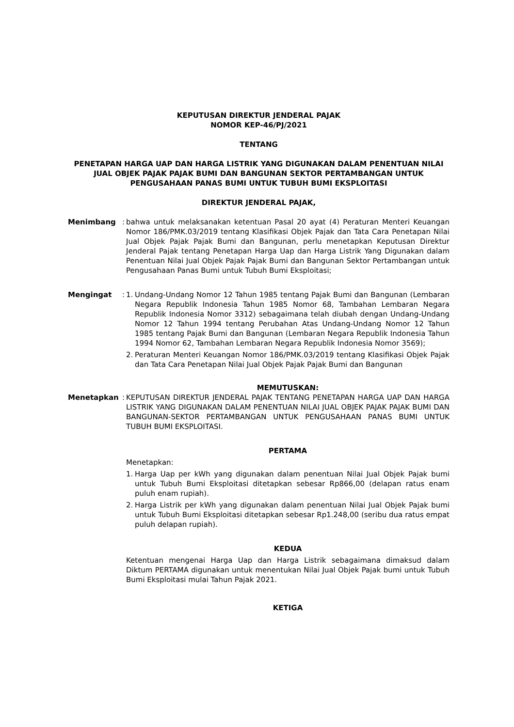KEPUTUSAN DIREKTUR JENDERAL PAJAK
NOMOR KEP-46/PJ/2021
TENTANG
PENETAPAN HARGA UAP DAN HARGA LISTRIK YANG DIGUNAKAN DALAM PENENTUAN NILAI JUAL OBJEK PAJAK PAJAK BUMI DAN BANGUNAN SEKTOR PERTAMBANGAN UNTUK PENGUSAHAAN PANAS BUMI UNTUK TUBUH BUMI EKSPLOITASI
DIREKTUR JENDERAL PAJAK,
Menimbang :
bahwa untuk melaksanakan ketentuan Pasal 20 ayat (4) Peraturan Menteri Keuangan Nomor 186/PMK.03/2019 tentang Klasifikasi Objek Pajak dan Tata Cara Penetapan Nilai Jual Objek Pajak Pajak Bumi dan Bangunan, perlu menetapkan Keputusan Direktur Jenderal Pajak tentang Penetapan Harga Uap dan Harga Listrik Yang Digunakan dalam Penentuan Nilai Jual Objek Pajak Pajak Bumi dan Bangunan Sektor Pertambangan untuk Pengusahaan Panas Bumi untuk Tubuh Bumi Eksploitasi;
Mengingat :
1. Undang-Undang Nomor 12 Tahun 1985 tentang Pajak Bumi dan Bangunan (Lembaran Negara Republik Indonesia Tahun 1985 Nomor 68, Tambahan Lembaran Negara Republik Indonesia Nomor 3312) sebagaimana telah diubah dengan Undang-Undang Nomor 12 Tahun 1994 tentang Perubahan Atas Undang-Undang Nomor 12 Tahun 1985 tentang Pajak Bumi dan Bangunan (Lembaran Negara Republik Indonesia Tahun 1994 Nomor 62, Tambahan Lembaran Negara Republik Indonesia Nomor 3569);
2. Peraturan Menteri Keuangan Nomor 186/PMK.03/2019 tentang Klasifikasi Objek Pajak dan Tata Cara Penetapan Nilai Jual Objek Pajak Pajak Bumi dan Bangunan
MEMUTUSKAN:
Menetapkan :
KEPUTUSAN DIREKTUR JENDERAL PAJAK TENTANG PENETAPAN HARGA UAP DAN HARGA LISTRIK YANG DIGUNAKAN DALAM PENENTUAN NILAI JUAL OBJEK PAJAK PAJAK BUMI DAN BANGUNAN-SEKTOR PERTAMBANGAN UNTUK PENGUSAHAAN PANAS BUMI UNTUK TUBUH BUMI EKSPLOITASI.
PERTAMA
Menetapkan:
1. Harga Uap per kWh yang digunakan dalam penentuan Nilai Jual Objek Pajak bumi untuk Tubuh Bumi Eksploitasi ditetapkan sebesar Rp866,00 (delapan ratus enam puluh enam rupiah).
2. Harga Listrik per kWh yang digunakan dalam penentuan Nilai Jual Objek Pajak bumi untuk Tubuh Bumi Eksploitasi ditetapkan sebesar Rp1.248,00 (seribu dua ratus empat puluh delapan rupiah).
KEDUA
Ketentuan mengenai Harga Uap dan Harga Listrik sebagaimana dimaksud dalam Diktum PERTAMA digunakan untuk menentukan Nilai Jual Objek Pajak bumi untuk Tubuh Bumi Eksploitasi mulai Tahun Pajak 2021.
KETIGA